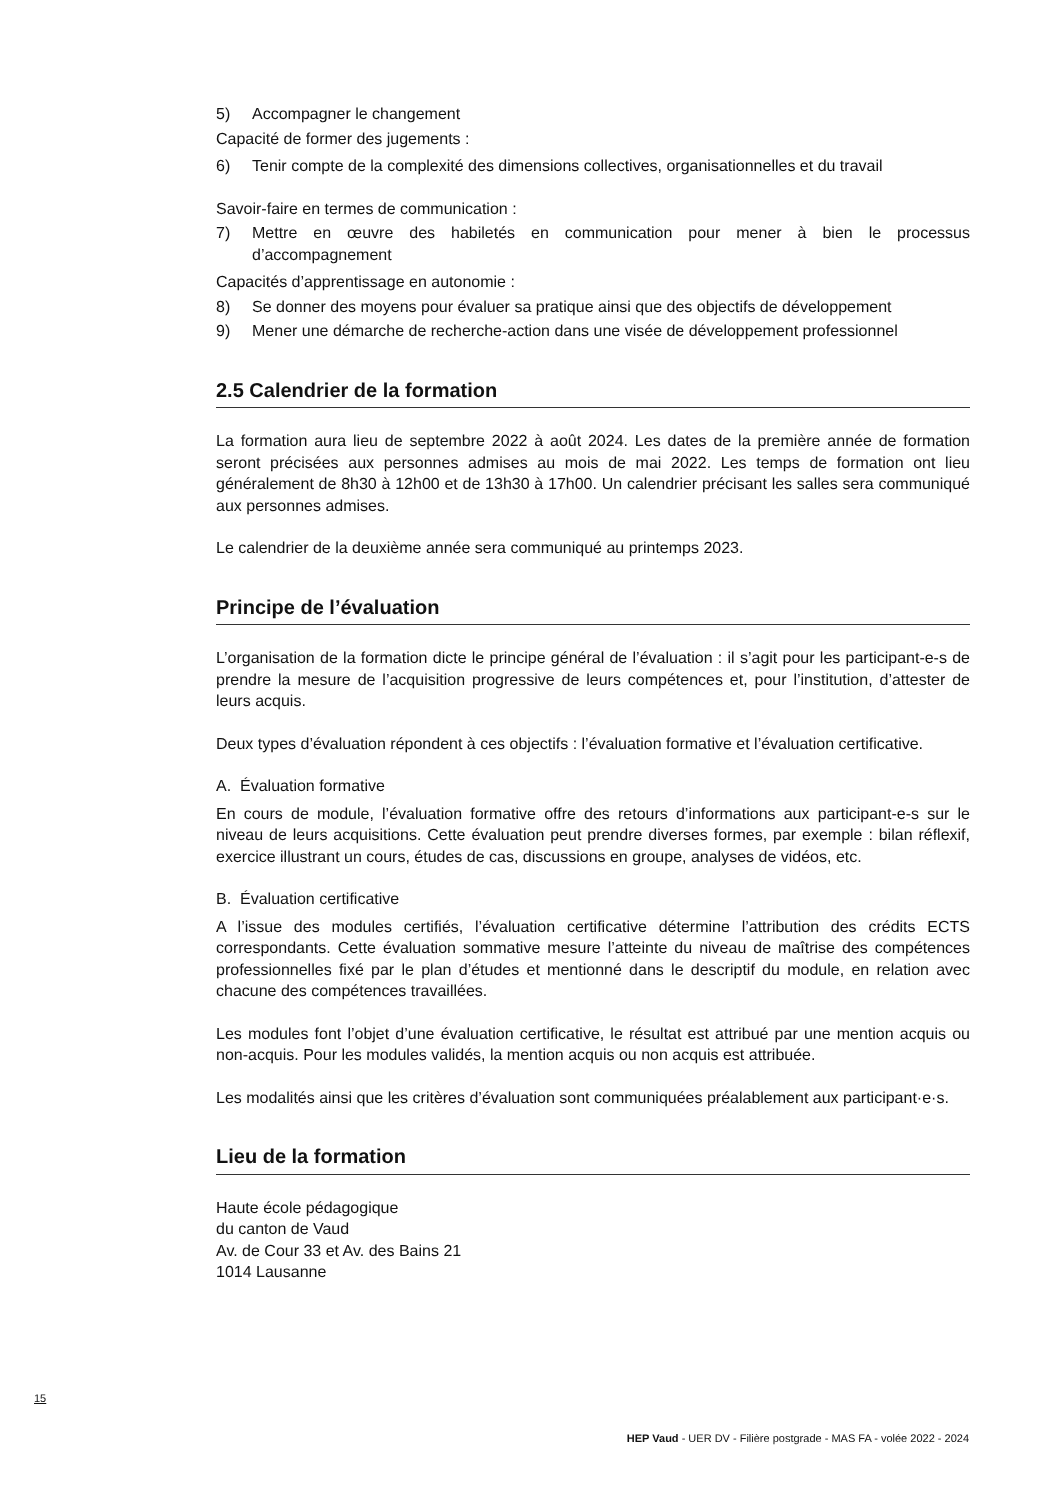5) Accompagner le changement
Capacité de former des jugements :
6) Tenir compte de la complexité des dimensions collectives, organisationnelles et du travail
Savoir-faire en termes de communication :
7) Mettre en œuvre des habiletés en communication pour mener à bien le processus d’accompagnement
Capacités d’apprentissage en autonomie :
8) Se donner des moyens pour évaluer sa pratique ainsi que des objectifs de développement
9) Mener une démarche de recherche-action dans une visée de développement professionnel
2.5 Calendrier de la formation
La formation aura lieu de septembre 2022 à août 2024. Les dates de la première année de formation seront précisées aux personnes admises au mois de mai 2022. Les temps de formation ont lieu généralement de 8h30 à 12h00 et de 13h30 à 17h00. Un calendrier précisant les salles sera communiqué aux personnes admises.
Le calendrier de la deuxième année sera communiqué au printemps 2023.
Principe de l’évaluation
L’organisation de la formation dicte le principe général de l’évaluation : il s’agit pour les participant-e-s de prendre la mesure de l’acquisition progressive de leurs compétences et, pour l’institution, d’attester de leurs acquis.
Deux types d’évaluation répondent à ces objectifs : l’évaluation formative et l’évaluation certificative.
A. Évaluation formative
En cours de module, l’évaluation formative offre des retours d’informations aux participant-e-s sur le niveau de leurs acquisitions. Cette évaluation peut prendre diverses formes, par exemple : bilan réflexif, exercice illustrant un cours, études de cas, discussions en groupe, analyses de vidéos, etc.
B. Évaluation certificative
A l’issue des modules certifiés, l’évaluation certificative détermine l’attribution des crédits ECTS correspondants. Cette évaluation sommative mesure l’atteinte du niveau de maîtrise des compétences professionnelles fixé par le plan d’études et mentionné dans le descriptif du module, en relation avec chacune des compétences travaillées.
Les modules font l’objet d’une évaluation certificative, le résultat est attribué par une mention acquis ou non-acquis. Pour les modules validés, la mention acquis ou non acquis est attribuée.
Les modalités ainsi que les critères d’évaluation sont communiquées préalablement aux participant·e·s.
Lieu de la formation
Haute école pédagogique
du canton de Vaud
Av. de Cour 33 et Av. des Bains 21
1014 Lausanne
15
HEP Vaud - UER DV - Filière postgrade - MAS FA - volée 2022 - 2024